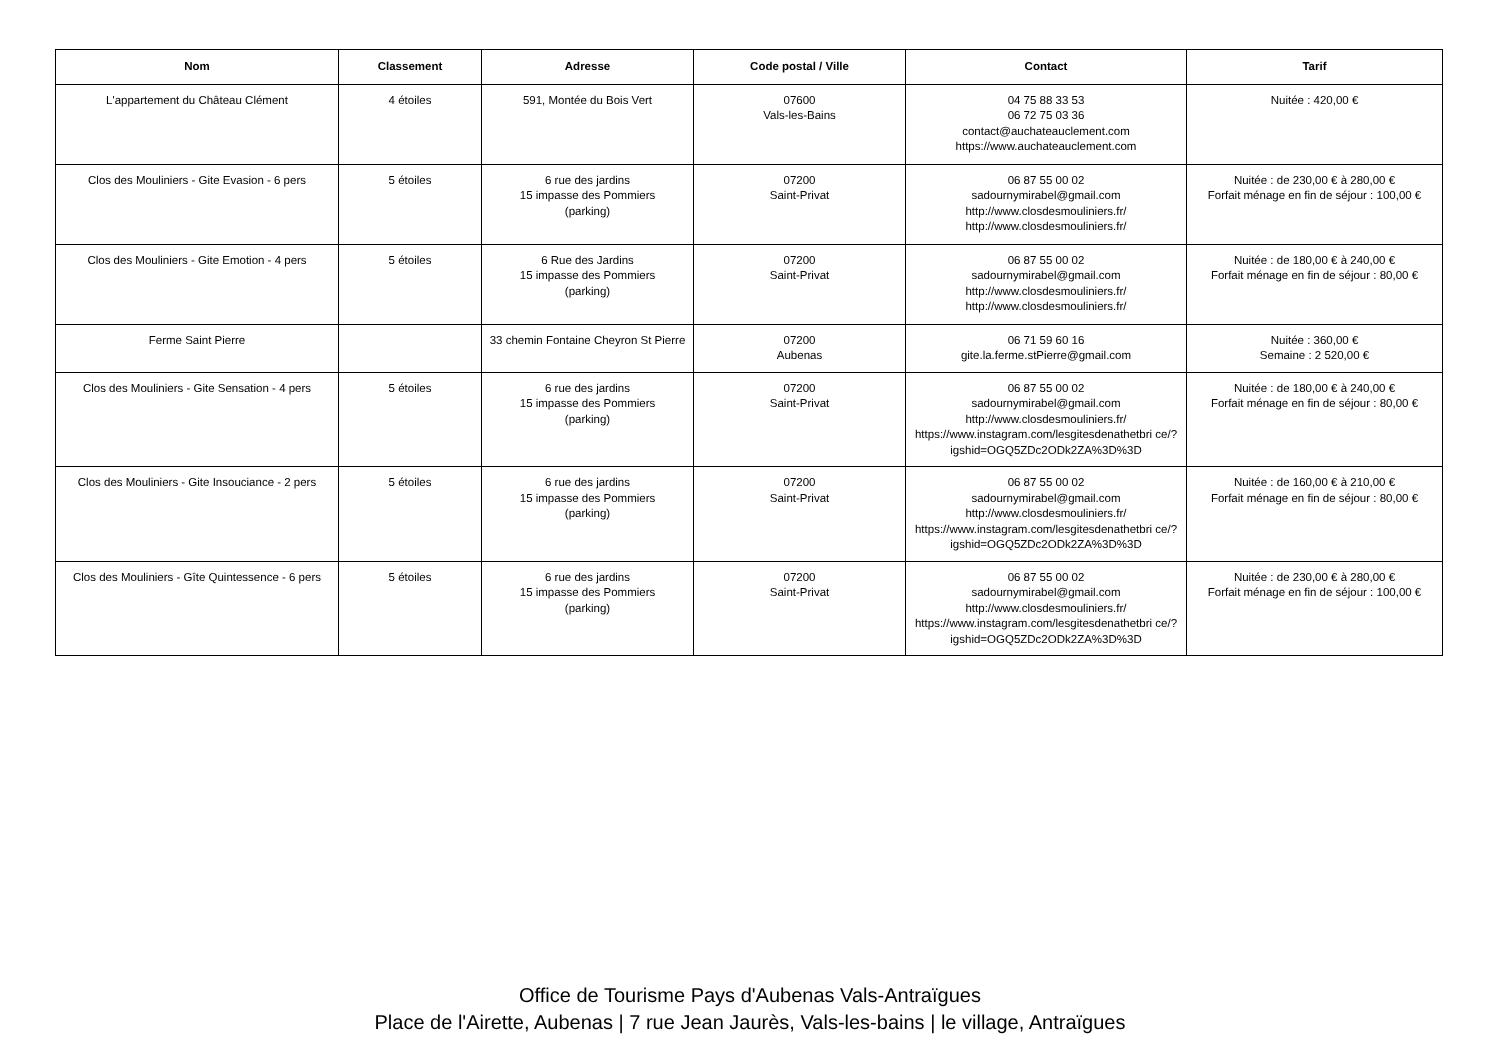| Nom | Classement | Adresse | Code postal / Ville | Contact | Tarif |
| --- | --- | --- | --- | --- | --- |
| L'appartement du Château Clément | 4 étoiles | 591, Montée du Bois Vert | 07600 Vals-les-Bains | 04 75 88 33 53 06 72 75 03 36 contact@auchateauclement.com https://www.auchateauclement.com | Nuitée : 420,00 € |
| Clos des Mouliniers - Gite Evasion - 6 pers | 5 étoiles | 6 rue des jardins 15 impasse des Pommiers (parking) | 07200 Saint-Privat | 06 87 55 00 02 sadournymirabel@gmail.com http://www.closdesmouliniers.fr/ http://www.closdesmouliniers.fr/ | Nuitée : de 230,00 € à 280,00 € Forfait ménage en fin de séjour : 100,00 € |
| Clos des Mouliniers - Gite Emotion - 4 pers | 5 étoiles | 6 Rue des Jardins 15 impasse des Pommiers (parking) | 07200 Saint-Privat | 06 87 55 00 02 sadournymirabel@gmail.com http://www.closdesmouliniers.fr/ http://www.closdesmouliniers.fr/ | Nuitée : de 180,00 € à 240,00 € Forfait ménage en fin de séjour : 80,00 € |
| Ferme Saint Pierre | | 33 chemin Fontaine Cheyron St Pierre | 07200 Aubenas | 06 71 59 60 16 gite.la.ferme.stPierre@gmail.com | Nuitée : 360,00 € Semaine : 2 520,00 € |
| Clos des Mouliniers - Gite Sensation - 4 pers | 5 étoiles | 6 rue des jardins 15 impasse des Pommiers (parking) | 07200 Saint-Privat | 06 87 55 00 02 sadournymirabel@gmail.com http://www.closdesmouliniers.fr/ https://www.instagram.com/lesgitesdenathetbri ce/?igshid=OGQ5ZDc2ODk2ZA%3D%3D | Nuitée : de 180,00 € à 240,00 € Forfait ménage en fin de séjour : 80,00 € |
| Clos des Mouliniers - Gite Insouciance - 2 pers | 5 étoiles | 6 rue des jardins 15 impasse des Pommiers (parking) | 07200 Saint-Privat | 06 87 55 00 02 sadournymirabel@gmail.com http://www.closdesmouliniers.fr/ https://www.instagram.com/lesgitesdenathetbri ce/?igshid=OGQ5ZDc2ODk2ZA%3D%3D | Nuitée : de 160,00 € à 210,00 € Forfait ménage en fin de séjour : 80,00 € |
| Clos des Mouliniers - Gîte Quintessence - 6 pers | 5 étoiles | 6 rue des jardins 15 impasse des Pommiers (parking) | 07200 Saint-Privat | 06 87 55 00 02 sadournymirabel@gmail.com http://www.closdesmouliniers.fr/ https://www.instagram.com/lesgitesdenathetbri ce/?igshid=OGQ5ZDc2ODk2ZA%3D%3D | Nuitée : de 230,00 € à 280,00 € Forfait ménage en fin de séjour : 100,00 € |
Office de Tourisme Pays d'Aubenas Vals-Antraïgues
Place de l'Airette, Aubenas | 7 rue Jean Jaurès, Vals-les-bains | le village, Antraïgues